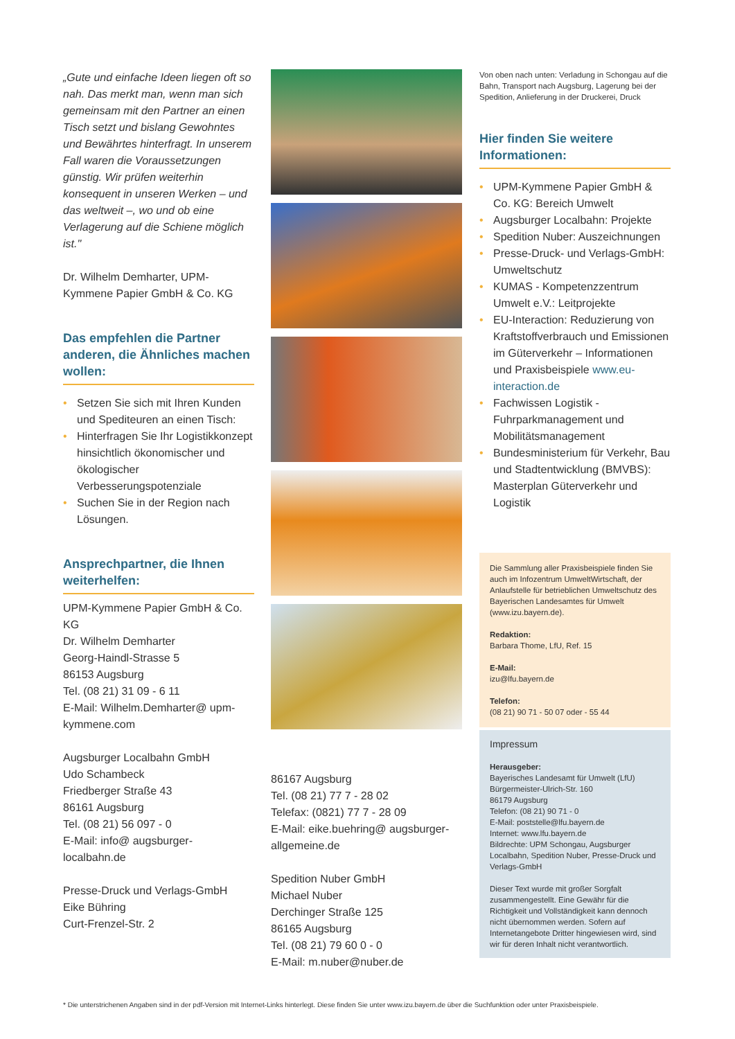„Gute und einfache Ideen liegen oft so nah. Das merkt man, wenn man sich gemeinsam mit den Partner an einen Tisch setzt und bislang Gewohntes und Bewährtes hinterfragt. In unserem Fall waren die Voraussetzungen günstig. Wir prüfen weiterhin konsequent in unseren Werken – und das weltweit –, wo und ob eine Verlagerung auf die Schiene möglich ist."
Dr. Wilhelm Demharter, UPM-Kymmene Papier GmbH & Co. KG
Das empfehlen die Partner anderen, die Ähnliches machen wollen:
• Setzen Sie sich mit Ihren Kunden und Spediteuren an einen Tisch:
• Hinterfragen Sie Ihr Logistikkonzept hinsichtlich ökonomischer und ökologischer Verbesserungspotenziale
• Suchen Sie in der Region nach Lösungen.
Ansprechpartner, die Ihnen weiterhelfen:
UPM-Kymmene Papier GmbH & Co. KG
Dr. Wilhelm Demharter
Georg-Haindl-Strasse 5
86153 Augsburg
Tel. (08 21) 31 09 - 6 11
E-Mail: Wilhelm.Demharter@ upm-kymmene.com
Augsburger Localbahn GmbH
Udo Schambeck
Friedberger Straße 43
86161 Augsburg
Tel. (08 21) 56 097 - 0
E-Mail: info@ augsburger-localbahn.de
Presse-Druck und Verlags-GmbH
Eike Bühring
Curt-Frenzel-Str. 2
86167 Augsburg
Tel. (08 21) 77 7 - 28 02
Telefax: (0821) 77 7 - 28 09
E-Mail: eike.buehring@ augsburger-allgemeine.de
Spedition Nuber GmbH
Michael Nuber
Derchinger Straße 125
86165 Augsburg
Tel. (08 21) 79 60 0 - 0
E-Mail: m.nuber@nuber.de
Von oben nach unten: Verladung in Schongau auf die Bahn, Transport nach Augsburg, Lagerung bei der Spedition, Anlieferung in der Druckerei, Druck
Hier finden Sie weitere Informationen:
• UPM-Kymmene Papier GmbH & Co. KG: Bereich Umwelt
• Augsburger Localbahn: Projekte
• Spedition Nuber: Auszeichnungen
• Presse-Druck- und Verlags-GmbH: Umweltschutz
• KUMAS - Kompetenzzentrum Umwelt e.V.: Leitprojekte
• EU-Interaction: Reduzierung von Kraftstoffverbrauch und Emissionen im Güterverkehr – Informationen und Praxisbeispiele www.eu-interaction.de
• Fachwissen Logistik - Fuhrparkmanagement und Mobilitätsmanagement
• Bundesministerium für Verkehr, Bau und Stadtentwicklung (BMVBS): Masterplan Güterverkehr und Logistik
Die Sammlung aller Praxisbeispiele finden Sie auch im Infozentrum UmweltWirtschaft, der Anlaufstelle für betrieblichen Umweltschutz des Bayerischen Landesamtes für Umwelt (www.izu.bayern.de).
Redaktion:
Barbara Thome, LfU, Ref. 15
E-Mail:
izu@lfu.bayern.de
Telefon:
(08 21) 90 71 - 50 07 oder - 55 44
Impressum
Herausgeber:
Bayerisches Landesamt für Umwelt (LfU)
Bürgermeister-Ulrich-Str. 160
86179 Augsburg
Telefon: (08 21) 90 71 - 0
E-Mail: poststelle@lfu.bayern.de
Internet: www.lfu.bayern.de
Bildrechte: UPM Schongau, Augsburger Localbahn, Spedition Nuber, Presse-Druck und Verlags-GmbH
Dieser Text wurde mit großer Sorgfalt zusammengestellt. Eine Gewähr für die Richtigkeit und Vollständigkeit kann dennoch nicht übernommen werden. Sofern auf Internetangebote Dritter hingewiesen wird, sind wir für deren Inhalt nicht verantwortlich.
* Die unterstrichenen Angaben sind in der pdf-Version mit Internet-Links hinterlegt. Diese finden Sie unter www.izu.bayern.de über die Suchfunktion oder unter Praxisbeispiele.